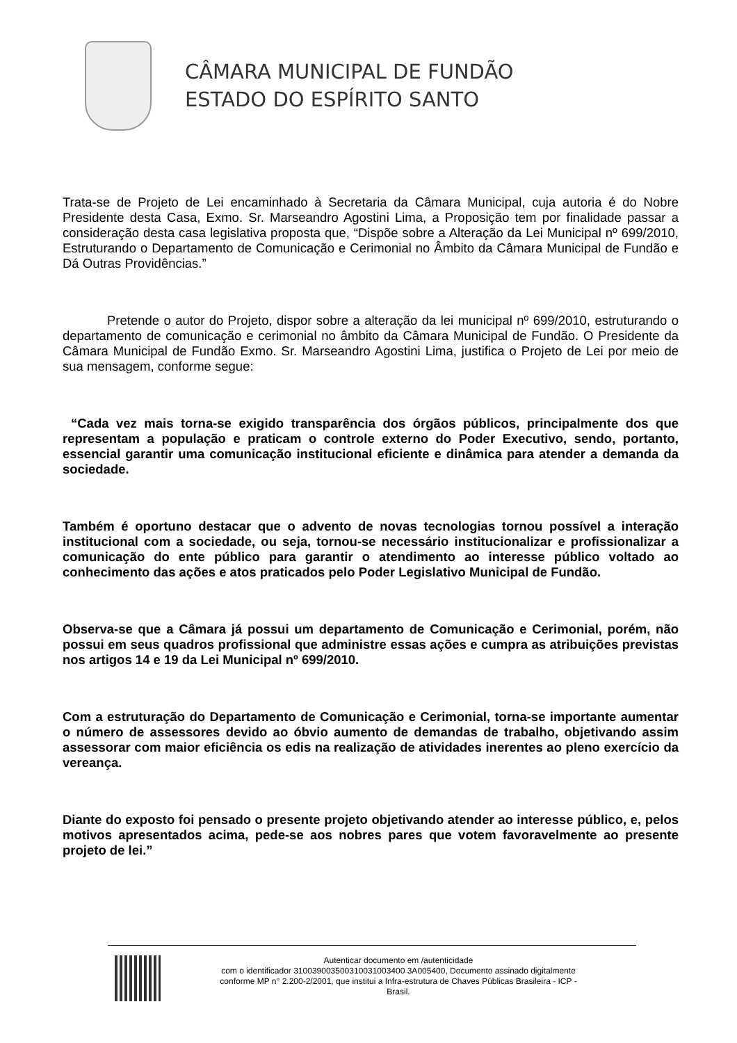CÂMARA MUNICIPAL DE FUNDÃO
ESTADO DO ESPÍRITO SANTO
Trata-se de Projeto de Lei encaminhado à Secretaria da Câmara Municipal, cuja autoria é do Nobre Presidente desta Casa, Exmo. Sr. Marseandro Agostini Lima, a Proposição tem por finalidade passar a consideração desta casa legislativa proposta que, “Dispõe sobre a Alteração da Lei Municipal nº 699/2010, Estruturando o Departamento de Comunicação e Cerimonial no Âmbito da Câmara Municipal de Fundão e Dá Outras Providências.”
Pretende o autor do Projeto, dispor sobre a alteração da lei municipal nº 699/2010, estruturando o departamento de comunicação e cerimonial no âmbito da Câmara Municipal de Fundão. O Presidente da Câmara Municipal de Fundão Exmo. Sr. Marseandro Agostini Lima, justifica o Projeto de Lei por meio de sua mensagem, conforme segue:
“Cada vez mais torna-se exigido transparência dos órgãos públicos, principalmente dos que representam a população e praticam o controle externo do Poder Executivo, sendo, portanto, essencial garantir uma comunicação institucional eficiente e dinâmica para atender a demanda da sociedade.
Também é oportuno destacar que o advento de novas tecnologias tornou possível a interação institucional com a sociedade, ou seja, tornou-se necessário institucionalizar e profissionalizar a comunicação do ente público para garantir o atendimento ao interesse público voltado ao conhecimento das ações e atos praticados pelo Poder Legislativo Municipal de Fundão.
Observa-se que a Câmara já possui um departamento de Comunicação e Cerimonial, porém, não possui em seus quadros profissional que administre essas ações e cumpra as atribuições previstas nos artigos 14 e 19 da Lei Municipal nº 699/2010.
Com a estruturação do Departamento de Comunicação e Cerimonial, torna-se importante aumentar o número de assessores devido ao óbvio aumento de demandas de trabalho, objetivando assim assessorar com maior eficiência os edis na realização de atividades inerentes ao pleno exercício da vereança.
Diante do exposto foi pensado o presente projeto objetivando atender ao interesse público, e, pelos motivos apresentados acima, pede-se aos nobres pares que votem favoravelmente ao presente projeto de lei.”
Autenticar documento em /autenticidade
com o identificador 310039003500310031003400 3A005400, Documento assinado digitalmente
conforme MP n° 2.200-2/2001, que institui a Infra-estrutura de Chaves Públicas Brasileira - ICP -
Brasil.